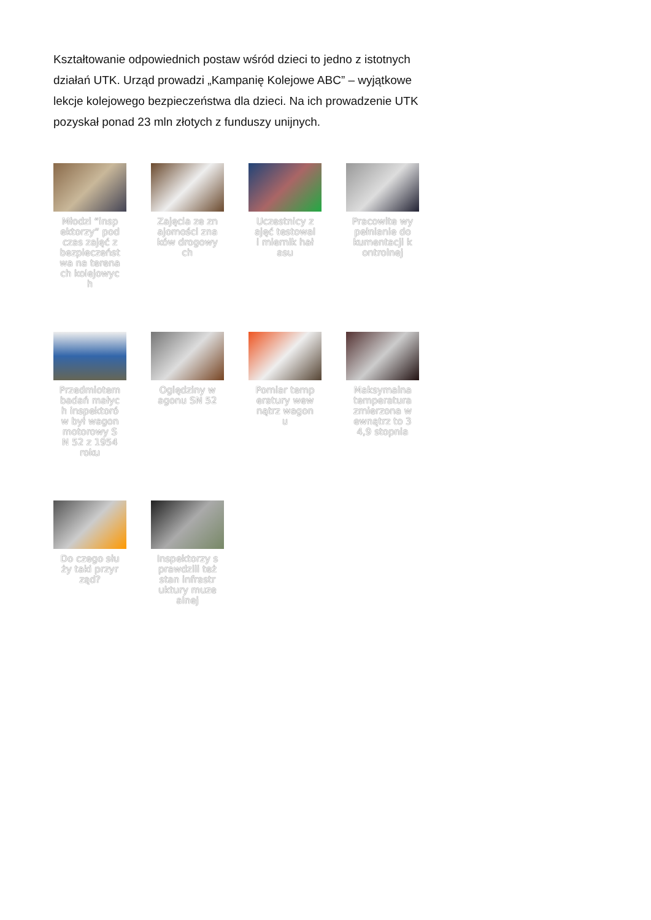Kształtowanie odpowiednich postaw wśród dzieci to jedno z istotnych działań UTK. Urząd prowadzi „Kampanię Kolejowe ABC” – wyjątkowe lekcje kolejowego bezpieczeństwa dla dzieci. Na ich prowadzenie UTK pozyskał ponad 23 mln złotych z funduszy unijnych.
Młodzi “inspektorzy” podczas zajęć z bezpieczeństwa na terenach kolejowych
Zajęcia ze znajomości znaków drogowych
Uczestnicy zajęć testowali miernik hałasu
Pracowite wypełnianie dokumentacji kontrolnej
Przedmiotem badań małych inspektorów był wagon motorowy SN 52 z 1954 roku
Oględziny wagonu SN 52
Pomiar temperatury wewnątrz wagonu
Maksymalna temperatura zmierzona wewnątrz to 34,9 stopnia
Do czego służy taki przyrząd?
Inspektorzy sprawdzili też stan infrastruktury muzealnej